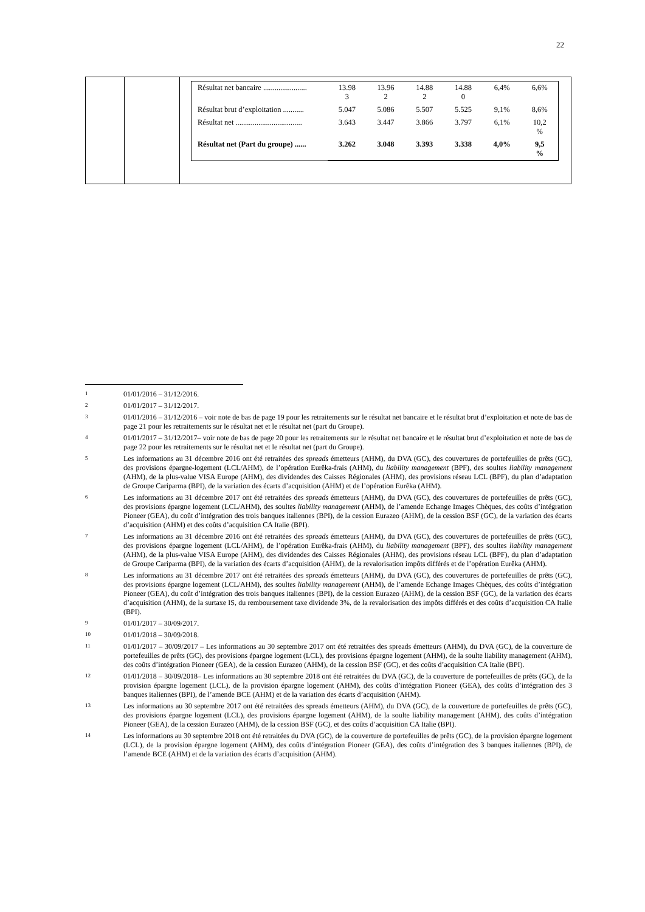22
| | | / Résultat net bancaire ....................... / 13.98 3 / 13.96 2 / 14.88 2 / 14.88 0 / 6,4% / 6,6% / / Résultat brut d’exploitation ........... / 5.047 / 5.086 / 5.507 / 5.525 / 9,1% / 8,6% / / Résultat net ................................... / 3.643 / 3.447 / 3.866 / 3.797 / 6,1% / 10,2 % / / Résultat net (Part du groupe) ...... / 3.262 / 3.048 / 3.393 / 3.338 / 4,0% / 9,5 % / |
<sup>1</sup> 01/01/2016 – 31/12/2016.
<sup>2</sup> 01/01/2017 – 31/12/2017.
<sup>3</sup> 01/01/2016 – 31/12/2016 – voir note de bas de page 19 pour les retraitements sur le résultat net bancaire et le résultat brut d’exploitation et note de bas de page 21 pour les retraitements sur le résultat net et le résultat net (part du Groupe).
<sup>4</sup> 01/01/2017 – 31/12/2017– voir note de bas de page 20 pour les retraitements sur le résultat net bancaire et le résultat brut d’exploitation et note de bas de page 22 pour les retraitements sur le résultat net et le résultat net (part du Groupe).
<sup>5</sup> Les informations au 31 décembre 2016 ont été retraitées des spreads émetteurs (AHM), du DVA (GC), des couvertures de portefeuilles de prêts (GC), des provisions épargne-logement (LCL/AHM), de l’opération Eurêka-frais (AHM), du liability management (BPF), des soultes liability management (AHM), de la plus-value VISA Europe (AHM), des dividendes des Caisses Régionales (AHM), des provisions réseau LCL (BPF), du plan d’adaptation de Groupe Cariparma (BPI), de la variation des écarts d’acquisition (AHM) et de l’opération Eurêka (AHM).
<sup>6</sup> Les informations au 31 décembre 2017 ont été retraitées des spreads émetteurs (AHM), du DVA (GC), des couvertures de portefeuilles de prêts (GC), des provisions épargne logement (LCL/AHM), des soultes liability management (AHM), de l’amende Echange Images Chèques, des coûts d’intégration Pioneer (GEA), du coût d’intégration des trois banques italiennes (BPI), de la cession Eurazeo (AHM), de la cession BSF (GC), de la variation des écarts d’acquisition (AHM) et des coûts d’acquisition CA Italie (BPI).
<sup>7</sup> Les informations au 31 décembre 2016 ont été retraitées des spreads émetteurs (AHM), du DVA (GC), des couvertures de portefeuilles de prêts (GC), des provisions épargne logement (LCL/AHM), de l’opération Eurêka-frais (AHM), du liability management (BPF), des soultes liability management (AHM), de la plus-value VISA Europe (AHM), des dividendes des Caisses Régionales (AHM), des provisions réseau LCL (BPF), du plan d’adaptation de Groupe Cariparma (BPI), de la variation des écarts d’acquisition (AHM), de la revalorisation impôts différés et de l’opération Eurêka (AHM).
<sup>8</sup> Les informations au 31 décembre 2017 ont été retraitées des spreads émetteurs (AHM), du DVA (GC), des couvertures de portefeuilles de prêts (GC), des provisions épargne logement (LCL/AHM), des soultes liability management (AHM), de l’amende Echange Images Chèques, des coûts d’intégration Pioneer (GEA), du coût d’intégration des trois banques italiennes (BPI), de la cession Eurazeo (AHM), de la cession BSF (GC), de la variation des écarts d’acquisition (AHM), de la surtaxe IS, du remboursement taxe dividende 3%, de la revalorisation des impôts différés et des coûts d’acquisition CA Italie (BPI).
<sup>9</sup> 01/01/2017 – 30/09/2017.
<sup>10</sup> 01/01/2018 – 30/09/2018.
<sup>11</sup> 01/01/2017 – 30/09/2017 – Les informations au 30 septembre 2017 ont été retraitées des spreads émetteurs (AHM), du DVA (GC), de la couverture de portefeuilles de prêts (GC), des provisions épargne logement (LCL), des provisions épargne logement (AHM), de la soulte liability management (AHM), des coûts d’intégration Pioneer (GEA), de la cession Eurazeo (AHM), de la cession BSF (GC), et des coûts d’acquisition CA Italie (BPI).
<sup>12</sup> 01/01/2018 – 30/09/2018– Les informations au 30 septembre 2018 ont été retraitées du DVA (GC), de la couverture de portefeuilles de prêts (GC), de la provision épargne logement (LCL), de la provision épargne logement (AHM), des coûts d’intégration Pioneer (GEA), des coûts d’intégration des 3 banques italiennes (BPI), de l’amende BCE (AHM) et de la variation des écarts d’acquisition (AHM).
<sup>13</sup> Les informations au 30 septembre 2017 ont été retraitées des spreads émetteurs (AHM), du DVA (GC), de la couverture de portefeuilles de prêts (GC), des provisions épargne logement (LCL), des provisions épargne logement (AHM), de la soulte liability management (AHM), des coûts d’intégration Pioneer (GEA), de la cession Eurazeo (AHM), de la cession BSF (GC), et des coûts d’acquisition CA Italie (BPI).
<sup>14</sup> Les informations au 30 septembre 2018 ont été retraitées du DVA (GC), de la couverture de portefeuilles de prêts (GC), de la provision épargne logement (LCL), de la provision épargne logement (AHM), des coûts d’intégration Pioneer (GEA), des coûts d’intégration des 3 banques italiennes (BPI), de l’amende BCE (AHM) et de la variation des écarts d’acquisition (AHM).